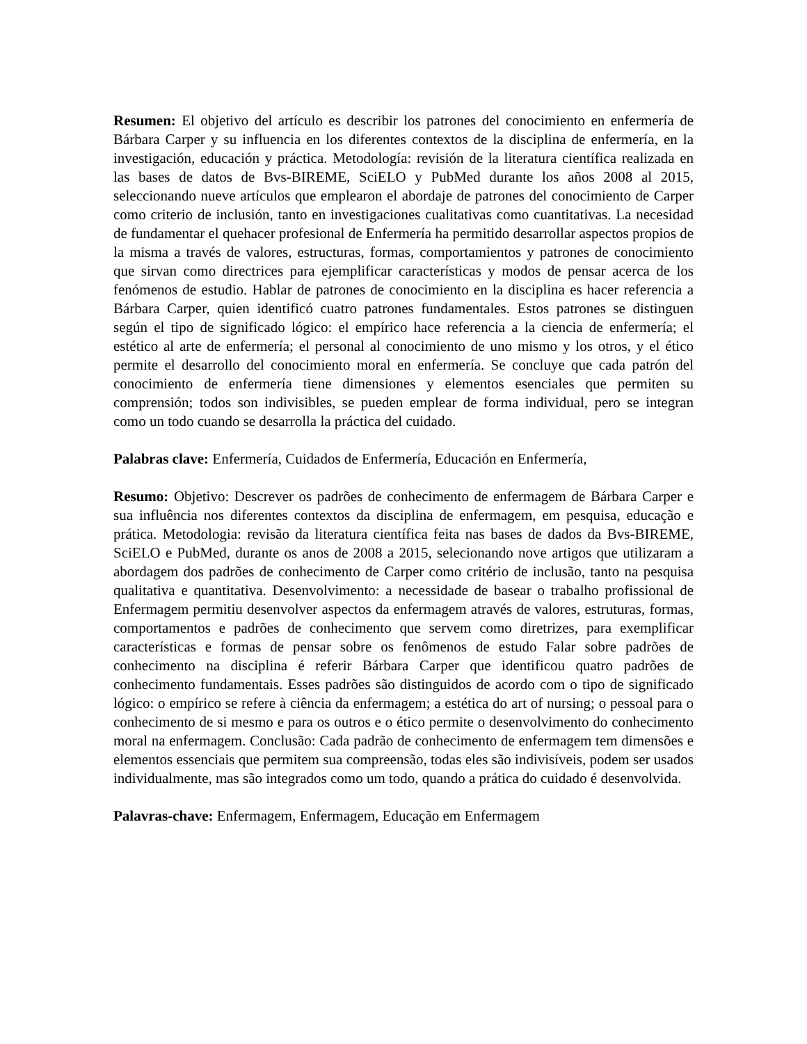Resumen: El objetivo del artículo es describir los patrones del conocimiento en enfermería de Bárbara Carper y su influencia en los diferentes contextos de la disciplina de enfermería, en la investigación, educación y práctica. Metodología: revisión de la literatura científica realizada en las bases de datos de Bvs-BIREME, SciELO y PubMed durante los años 2008 al 2015, seleccionando nueve artículos que emplearon el abordaje de patrones del conocimiento de Carper como criterio de inclusión, tanto en investigaciones cualitativas como cuantitativas. La necesidad de fundamentar el quehacer profesional de Enfermería ha permitido desarrollar aspectos propios de la misma a través de valores, estructuras, formas, comportamientos y patrones de conocimiento que sirvan como directrices para ejemplificar características y modos de pensar acerca de los fenómenos de estudio. Hablar de patrones de conocimiento en la disciplina es hacer referencia a Bárbara Carper, quien identificó cuatro patrones fundamentales. Estos patrones se distinguen según el tipo de significado lógico: el empírico hace referencia a la ciencia de enfermería; el estético al arte de enfermería; el personal al conocimiento de uno mismo y los otros, y el ético permite el desarrollo del conocimiento moral en enfermería. Se concluye que cada patrón del conocimiento de enfermería tiene dimensiones y elementos esenciales que permiten su comprensión; todos son indivisibles, se pueden emplear de forma individual, pero se integran como un todo cuando se desarrolla la práctica del cuidado.
Palabras clave: Enfermería, Cuidados de Enfermería, Educación en Enfermería,
Resumo: Objetivo: Descrever os padrões de conhecimento de enfermagem de Bárbara Carper e sua influência nos diferentes contextos da disciplina de enfermagem, em pesquisa, educação e prática. Metodologia: revisão da literatura científica feita nas bases de dados da Bvs-BIREME, SciELO e PubMed, durante os anos de 2008 a 2015, selecionando nove artigos que utilizaram a abordagem dos padrões de conhecimento de Carper como critério de inclusão, tanto na pesquisa qualitativa e quantitativa. Desenvolvimento: a necessidade de basear o trabalho profissional de Enfermagem permitiu desenvolver aspectos da enfermagem através de valores, estruturas, formas, comportamentos e padrões de conhecimento que servem como diretrizes, para exemplificar características e formas de pensar sobre os fenômenos de estudo Falar sobre padrões de conhecimento na disciplina é referir Bárbara Carper que identificou quatro padrões de conhecimento fundamentais. Esses padrões são distinguidos de acordo com o tipo de significado lógico: o empírico se refere à ciência da enfermagem; a estética do art of nursing; o pessoal para o conhecimento de si mesmo e para os outros e o ético permite o desenvolvimento do conhecimento moral na enfermagem. Conclusão: Cada padrão de conhecimento de enfermagem tem dimensões e elementos essenciais que permitem sua compreensão, todas eles são indivisíveis, podem ser usados individualmente, mas são integrados como um todo, quando a prática do cuidado é desenvolvida.
Palavras-chave: Enfermagem, Enfermagem, Educação em Enfermagem